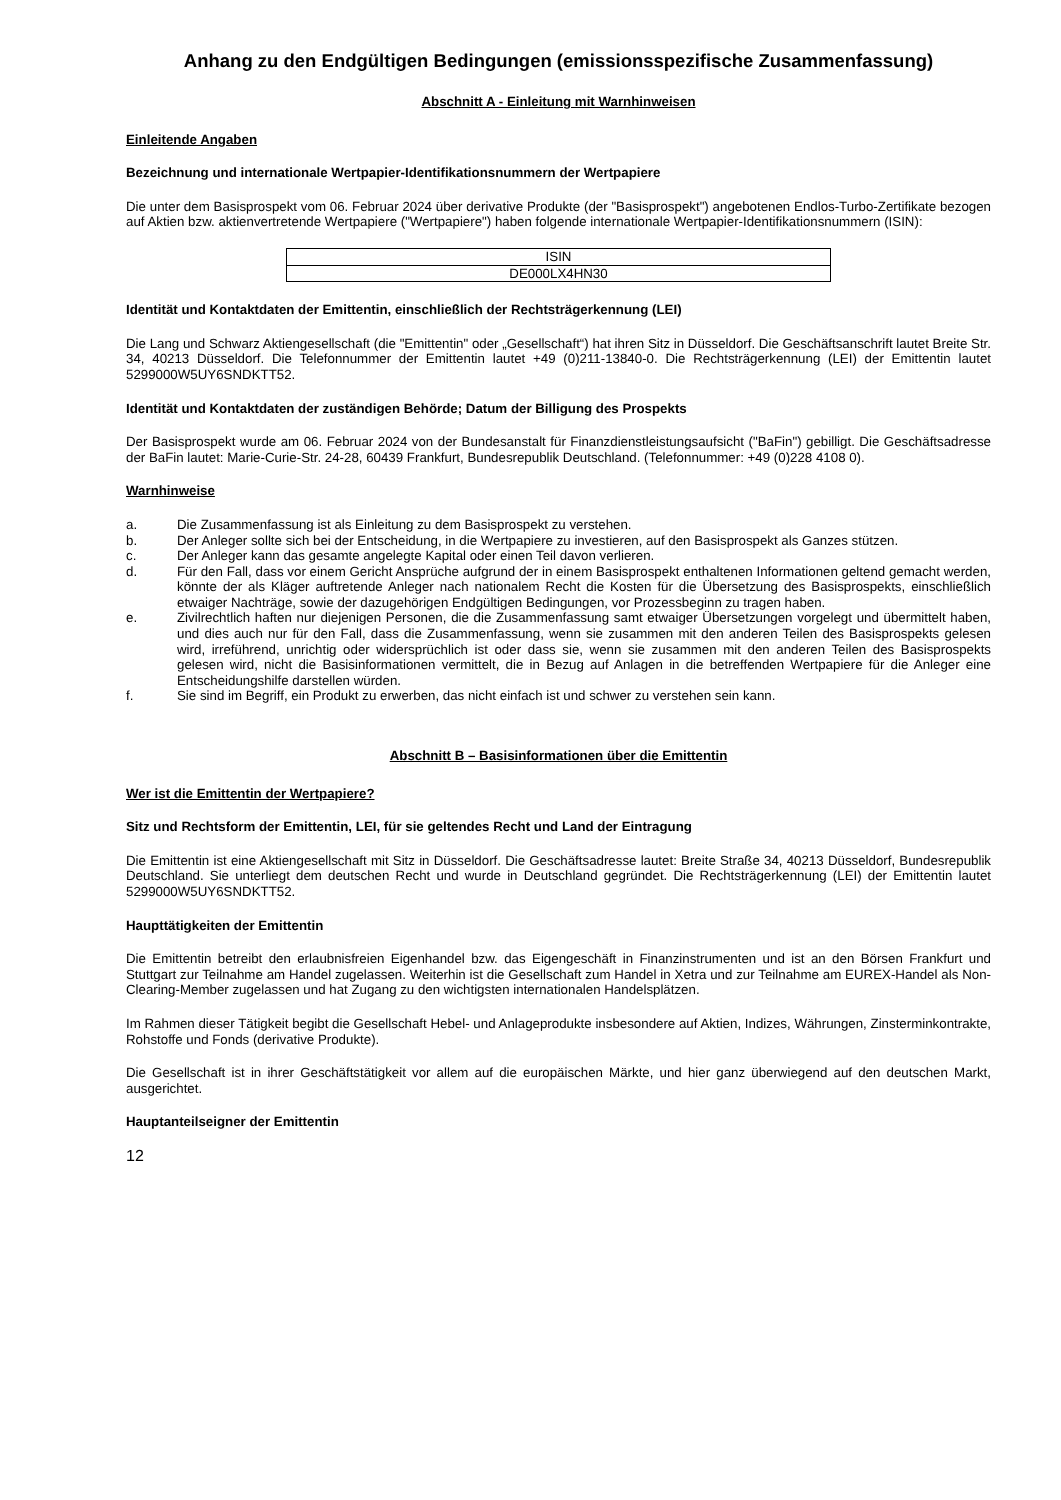Anhang zu den Endgültigen Bedingungen (emissionsspezifische Zusammenfassung)
Abschnitt A - Einleitung mit Warnhinweisen
Einleitende Angaben
Bezeichnung und internationale Wertpapier-Identifikationsnummern der Wertpapiere
Die unter dem Basisprospekt vom 06. Februar 2024 über derivative Produkte (der "Basisprospekt") angebotenen Endlos-Turbo-Zertifikate bezogen auf Aktien bzw. aktienvertretende Wertpapiere ("Wertpapiere") haben folgende internationale Wertpapier-Identifikationsnummern (ISIN):
| ISIN |
| --- |
| DE000LX4HN30 |
Identität und Kontaktdaten der Emittentin, einschließlich der Rechtsträgerkennung (LEI)
Die Lang und Schwarz Aktiengesellschaft (die "Emittentin" oder „Gesellschaft“) hat ihren Sitz in Düsseldorf. Die Geschäftsanschrift lautet Breite Str. 34, 40213 Düsseldorf. Die Telefonnummer der Emittentin lautet +49 (0)211-13840-0. Die Rechtsträgerkennung (LEI) der Emittentin lautet 5299000W5UY6SNDKTT52.
Identität und Kontaktdaten der zuständigen Behörde; Datum der Billigung des Prospekts
Der Basisprospekt wurde am 06. Februar 2024 von der Bundesanstalt für Finanzdienstleistungsaufsicht ("BaFin") gebilligt. Die Geschäftsadresse der BaFin lautet: Marie-Curie-Str. 24-28, 60439 Frankfurt, Bundesrepublik Deutschland. (Telefonnummer: +49 (0)228 4108 0).
Warnhinweise
a. Die Zusammenfassung ist als Einleitung zu dem Basisprospekt zu verstehen.
b. Der Anleger sollte sich bei der Entscheidung, in die Wertpapiere zu investieren, auf den Basisprospekt als Ganzes stützen.
c. Der Anleger kann das gesamte angelegte Kapital oder einen Teil davon verlieren.
d. Für den Fall, dass vor einem Gericht Ansprüche aufgrund der in einem Basisprospekt enthaltenen Informationen geltend gemacht werden, könnte der als Kläger auftretende Anleger nach nationalem Recht die Kosten für die Übersetzung des Basisprospekts, einschließlich etwaiger Nachträge, sowie der dazugehörigen Endgültigen Bedingungen, vor Prozessbeginn zu tragen haben.
e. Zivilrechtlich haften nur diejenigen Personen, die die Zusammenfassung samt etwaiger Übersetzungen vorgelegt und übermittelt haben, und dies auch nur für den Fall, dass die Zusammenfassung, wenn sie zusammen mit den anderen Teilen des Basisprospekts gelesen wird, irreführend, unrichtig oder widersprüchlich ist oder dass sie, wenn sie zusammen mit den anderen Teilen des Basisprospekts gelesen wird, nicht die Basisinformationen vermittelt, die in Bezug auf Anlagen in die betreffenden Wertpapiere für die Anleger eine Entscheidungshilfe darstellen würden.
f. Sie sind im Begriff, ein Produkt zu erwerben, das nicht einfach ist und schwer zu verstehen sein kann.
Abschnitt B – Basisinformationen über die Emittentin
Wer ist die Emittentin der Wertpapiere?
Sitz und Rechtsform der Emittentin, LEI, für sie geltendes Recht und Land der Eintragung
Die Emittentin ist eine Aktiengesellschaft mit Sitz in Düsseldorf. Die Geschäftsadresse lautet: Breite Straße 34, 40213 Düsseldorf, Bundesrepublik Deutschland. Sie unterliegt dem deutschen Recht und wurde in Deutschland gegründet. Die Rechtsträgerkennung (LEI) der Emittentin lautet 5299000W5UY6SNDKTT52.
Haupttätigkeiten der Emittentin
Die Emittentin betreibt den erlaubnisfreien Eigenhandel bzw. das Eigengeschäft in Finanzinstrumenten und ist an den Börsen Frankfurt und Stuttgart zur Teilnahme am Handel zugelassen. Weiterhin ist die Gesellschaft zum Handel in Xetra und zur Teilnahme am EUREX-Handel als Non-Clearing-Member zugelassen und hat Zugang zu den wichtigsten internationalen Handelsplätzen.
Im Rahmen dieser Tätigkeit begibt die Gesellschaft Hebel- und Anlageprodukte insbesondere auf Aktien, Indizes, Währungen, Zinsterminkontrakte, Rohstoffe und Fonds (derivative Produkte).
Die Gesellschaft ist in ihrer Geschäftstätigkeit vor allem auf die europäischen Märkte, und hier ganz überwiegend auf den deutschen Markt, ausgerichtet.
Hauptanteilseigner der Emittentin
12